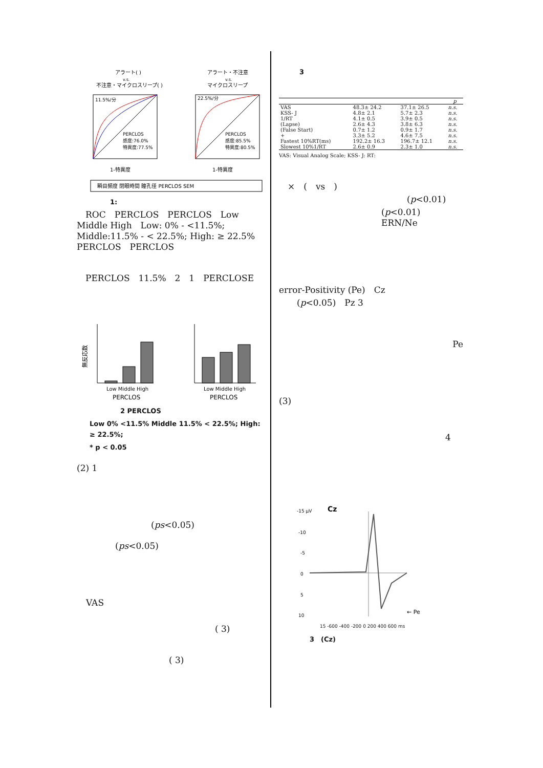アラート( )
v.s.
不注意・マイクロスリープ( )
アラート・不注意
v.s.
マイクロスリープ
11.5%/分
PERCLOS
感度:76.0%
特異度:77.5%
1-特異度
22.5%/分
PERCLOS
感度:85.5%
特異度:80.5%
1-特異度
瞬目頻度 閉眼時間 瞳孔径 PERCLOS SEM
1:
　ROC　PERCLOS　PERCLOS　Low Middle High　Low: 0% - <11.5%; Middle:11.5% - < 22.5%; High: ≥ 22.5%　PERCLOS　PERCLOS
　PERCLOS　11.5%　2　1　PERCLOSE
無反応数
Low Middle High
PERCLOS
Low Middle High
PERCLOS
2 PERCLOS
Low 0% <11.5% Middle 11.5% < 22.5%; High: ≥ 22.5%;
* p < 0.05
(2) 1
(ps<0.05)
(ps<0.05)
VAS
( 3)
( 3)
3
| | | | p |
| --- | --- | --- | --- |
| VAS | 48.3± 24.2 | 37.1± 26.5 | n.s. |
| KSS- J | 4.8± 2.1 | 5.7± 2.3 | n.s. |
| 1/RT | 4.1± 0.5 | 3.9± 0.5 | n.s. |
| (Lapse) | 2.6± 4.3 | 3.8± 6.3 | n.s. |
| (False Start) | 0.7± 1.2 | 0.9± 1.7 | n.s. |
| + | 3.3± 5.2 | 4.6± 7.5 | n.s. |
| Fastest 10%RT(ms) | 192.2± 16.3 | 196.7± 12.1 | n.s. |
| Slowest 10%1/RT | 2.6± 0.9 | 2.3± 1.0 | n.s. |
VAS: Visual Analog Scale; KSS- J: RT:
　×　(　vs　)
(p<0.01)
(p<0.01)　ERN/Ne
error-Positivity (Pe)　Cz
(p<0.05)　Pz 3
Pe
(3)
4
-15 μV
Cz
-10
-5
0
5
10
← Pe
15 -600 -400 -200 0 200 400 600 ms
3　(Cz)